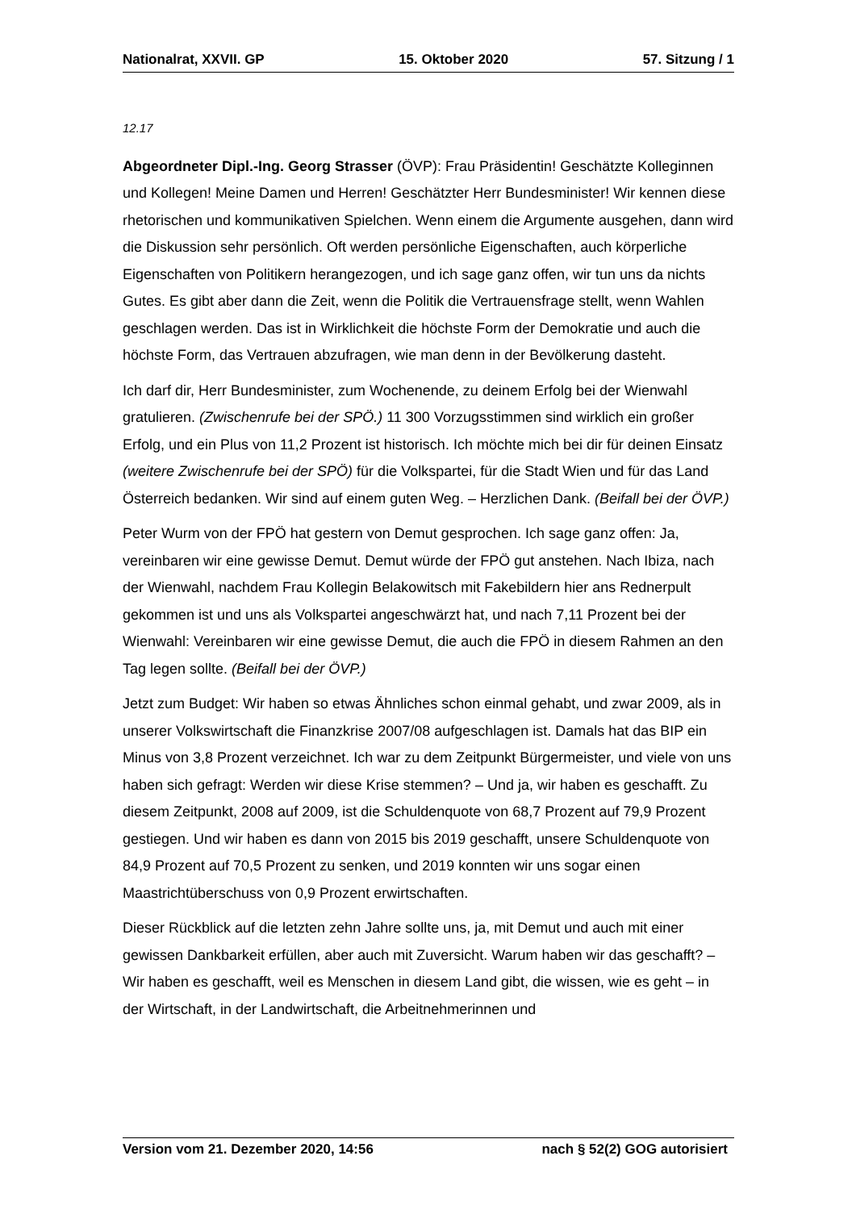Nationalrat, XXVII. GP 15. Oktober 2020 57. Sitzung / 1
12.17
Abgeordneter Dipl.-Ing. Georg Strasser (ÖVP): Frau Präsidentin! Geschätzte Kolle­ginnen und Kollegen! Meine Damen und Herren! Geschätzter Herr Bundesminister! Wir kennen diese rhetorischen und kommunikativen Spielchen. Wenn einem die Argumente ausgehen, dann wird die Diskussion sehr persönlich. Oft werden persönliche Eigenschaften, auch körperliche Eigenschaften von Politikern herangezogen, und ich sage ganz offen, wir tun uns da nichts Gutes. Es gibt aber dann die Zeit, wenn die Politik die Vertrauensfrage stellt, wenn Wahlen geschlagen werden. Das ist in Wirklichkeit die höchste Form der Demokratie und auch die höchste Form, das Vertrauen abzufragen, wie man denn in der Bevölkerung dasteht.
Ich darf dir, Herr Bundesminister, zum Wochenende, zu deinem Erfolg bei der Wienwahl gratulieren. (Zwischenrufe bei der SPÖ.) 11 300 Vorzugsstimmen sind wirklich ein großer Erfolg, und ein Plus von 11,2 Prozent ist historisch. Ich möchte mich bei dir für deinen Einsatz (weitere Zwischenrufe bei der SPÖ) für die Volkspartei, für die Stadt Wien und für das Land Österreich bedanken. Wir sind auf einem guten Weg. – Herzlichen Dank. (Beifall bei der ÖVP.)
Peter Wurm von der FPÖ hat gestern von Demut gesprochen. Ich sage ganz offen: Ja, vereinbaren wir eine gewisse Demut. Demut würde der FPÖ gut anstehen. Nach Ibiza, nach der Wienwahl, nachdem Frau Kollegin Belakowitsch mit Fakebildern hier ans Rednerpult gekommen ist und uns als Volkspartei angeschwärzt hat, und nach 7,11 Prozent bei der Wienwahl: Vereinbaren wir eine gewisse Demut, die auch die FPÖ in diesem Rahmen an den Tag legen sollte. (Beifall bei der ÖVP.)
Jetzt zum Budget: Wir haben so etwas Ähnliches schon einmal gehabt, und zwar 2009, als in unserer Volkswirtschaft die Finanzkrise 2007/08 aufgeschlagen ist. Damals hat das BIP ein Minus von 3,8 Prozent verzeichnet. Ich war zu dem Zeitpunkt Bürgermeister, und viele von uns haben sich gefragt: Werden wir diese Krise stemmen? – Und ja, wir haben es geschafft. Zu diesem Zeitpunkt, 2008 auf 2009, ist die Schuldenquote von 68,7 Prozent auf 79,9 Prozent gestiegen. Und wir haben es dann von 2015 bis 2019 geschafft, unsere Schuldenquote von 84,9 Prozent auf 70,5 Prozent zu senken, und 2019 konnten wir uns sogar einen Maastrichtüberschuss von 0,9 Prozent erwirtschaften.
Dieser Rückblick auf die letzten zehn Jahre sollte uns, ja, mit Demut und auch mit einer gewissen Dankbarkeit erfüllen, aber auch mit Zuversicht. Warum haben wir das ge­schafft? – Wir haben es geschafft, weil es Menschen in diesem Land gibt, die wissen, wie es geht – in der Wirtschaft, in der Landwirtschaft, die Arbeitnehmerinnen und
Version vom 21. Dezember 2020, 14:56 nach § 52(2) GOG autorisiert